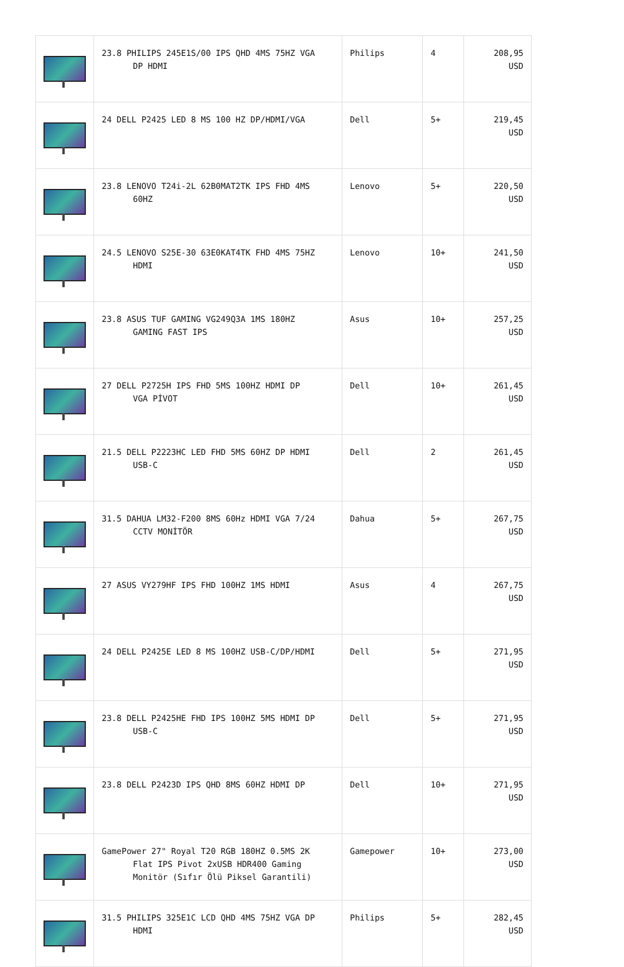| | 23.8 PHILIPS 245E1S/00 IPS QHD 4MS 75HZ VGA DP HDMI | Philips | 4 | 208,95 USD |
| | 24 DELL P2425 LED 8 MS 100 HZ DP/HDMI/VGA | Dell | 5+ | 219,45 USD |
| | 23.8 LENOVO T24i-2L 62B0MAT2TK IPS FHD 4MS 60HZ | Lenovo | 5+ | 220,50 USD |
| | 24.5 LENOVO S25E-30 63E0KAT4TK FHD 4MS 75HZ HDMI | Lenovo | 10+ | 241,50 USD |
| | 23.8 ASUS TUF GAMING VG249Q3A 1MS 180HZ GAMING FAST IPS | Asus | 10+ | 257,25 USD |
| | 27 DELL P2725H IPS FHD 5MS 100HZ HDMI DP VGA PİVOT | Dell | 10+ | 261,45 USD |
| | 21.5 DELL P2223HC LED FHD 5MS 60HZ DP HDMI USB-C | Dell | 2 | 261,45 USD |
| | 31.5 DAHUA LM32-F200 8MS 60Hz HDMI VGA 7/24 CCTV MONİTÖR | Dahua | 5+ | 267,75 USD |
| | 27 ASUS VY279HF IPS FHD 100HZ 1MS HDMI | Asus | 4 | 267,75 USD |
| | 24 DELL P2425E LED 8 MS 100HZ USB-C/DP/HDMI | Dell | 5+ | 271,95 USD |
| | 23.8 DELL P2425HE FHD IPS 100HZ 5MS HDMI DP USB-C | Dell | 5+ | 271,95 USD |
| | 23.8 DELL P2423D IPS QHD 8MS 60HZ HDMI DP | Dell | 10+ | 271,95 USD |
| | GamePower 27" Royal T20 RGB 180HZ 0.5MS 2K Flat IPS Pivot 2xUSB HDR400 Gaming Monitör (Sıfır Ölü Piksel Garantili) | Gamepower | 10+ | 273,00 USD |
| | 31.5 PHILIPS 325E1C LCD QHD 4MS 75HZ VGA DP HDMI | Philips | 5+ | 282,45 USD |